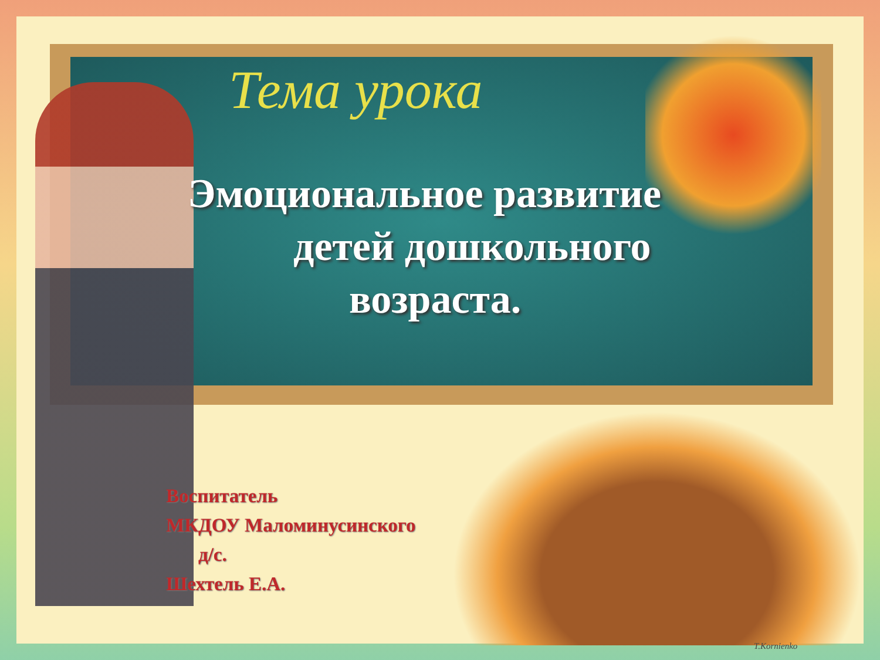Тема урока
Эмоциональное развитие
детей дошкольного
возраста.
Воспитатель
МКДОУ Маломинусинского
д/с.
Шехтель Е.А.
T.Kornienko